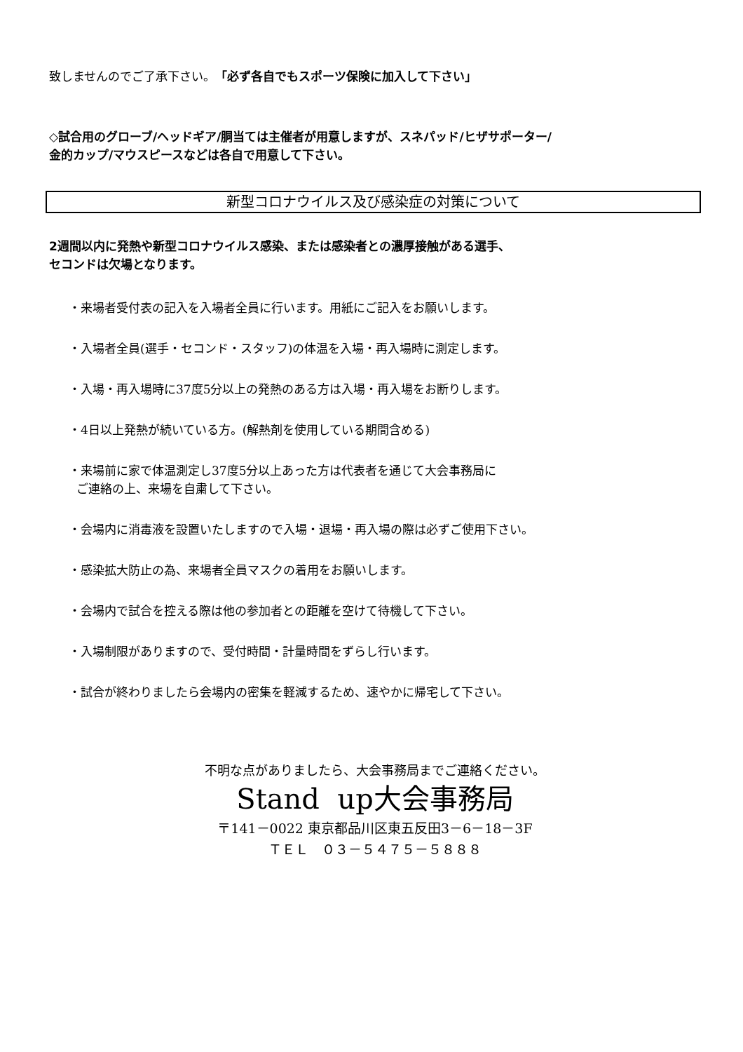致しませんのでご了承下さい。「必ず各自でもスポーツ保険に加入して下さい」
◇試合用のグローブ/ヘッドギア/胴当ては主催者が用意しますが、スネパッド/ヒザサポーター/
金的カップ/マウスピースなどは各自で用意して下さい。
新型コロナウイルス及び感染症の対策について
2週間以内に発熱や新型コロナウイルス感染、または感染者との濃厚接触がある選手、
セコンドは欠場となります。
・来場者受付表の記入を入場者全員に行います。用紙にご記入をお願いします。
・入場者全員(選手・セコンド・スタッフ)の体温を入場・再入場時に測定します。
・入場・再入場時に37度5分以上の発熱のある方は入場・再入場をお断りします。
・4日以上発熱が続いている方。(解熱剤を使用している期間含める)
・来場前に家で体温測定し37度5分以上あった方は代表者を通じて大会事務局に
ご連絡の上、来場を自粛して下さい。
・会場内に消毒液を設置いたしますので入場・退場・再入場の際は必ずご使用下さい。
・感染拡大防止の為、来場者全員マスクの着用をお願いします。
・会場内で試合を控える際は他の参加者との距離を空けて待機して下さい。
・入場制限がありますので、受付時間・計量時間をずらし行います。
・試合が終わりましたら会場内の密集を軽減するため、速やかに帰宅して下さい。
不明な点がありましたら、大会事務局までご連絡ください。
Stand up大会事務局
〒141－0022 東京都品川区東五反田3－6－18－3F
ＴＥＬ　０３－５４７５－５８８８